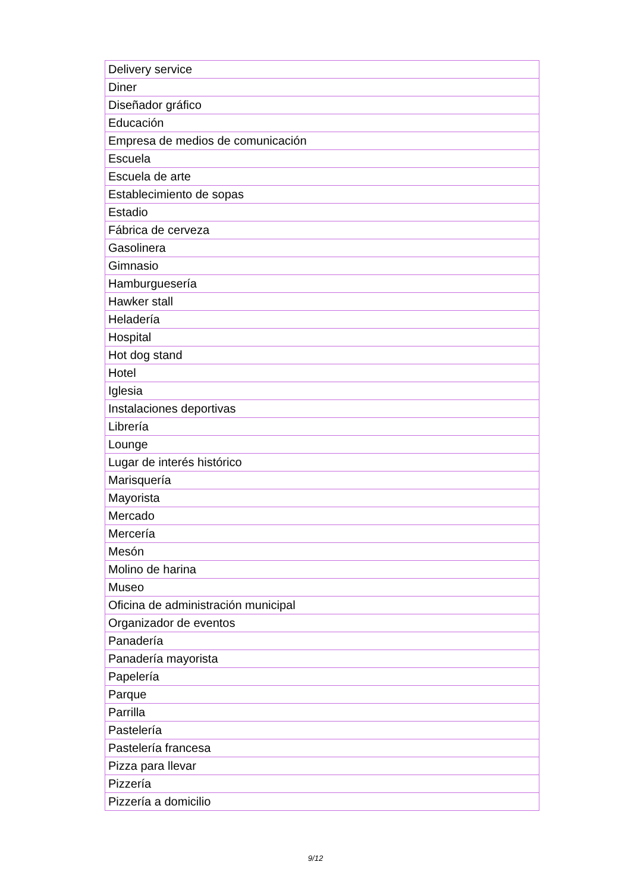| Delivery service |
| Diner |
| Diseñador gráfico |
| Educación |
| Empresa de medios de comunicación |
| Escuela |
| Escuela de arte |
| Establecimiento de sopas |
| Estadio |
| Fábrica de cerveza |
| Gasolinera |
| Gimnasio |
| Hamburguesería |
| Hawker stall |
| Heladería |
| Hospital |
| Hot dog stand |
| Hotel |
| Iglesia |
| Instalaciones deportivas |
| Librería |
| Lounge |
| Lugar de interés histórico |
| Marisquería |
| Mayorista |
| Mercado |
| Mercería |
| Mesón |
| Molino de harina |
| Museo |
| Oficina de administración municipal |
| Organizador de eventos |
| Panadería |
| Panadería mayorista |
| Papelería |
| Parque |
| Parrilla |
| Pastelería |
| Pastelería francesa |
| Pizza para llevar |
| Pizzería |
| Pizzería a domicilio |
9/12